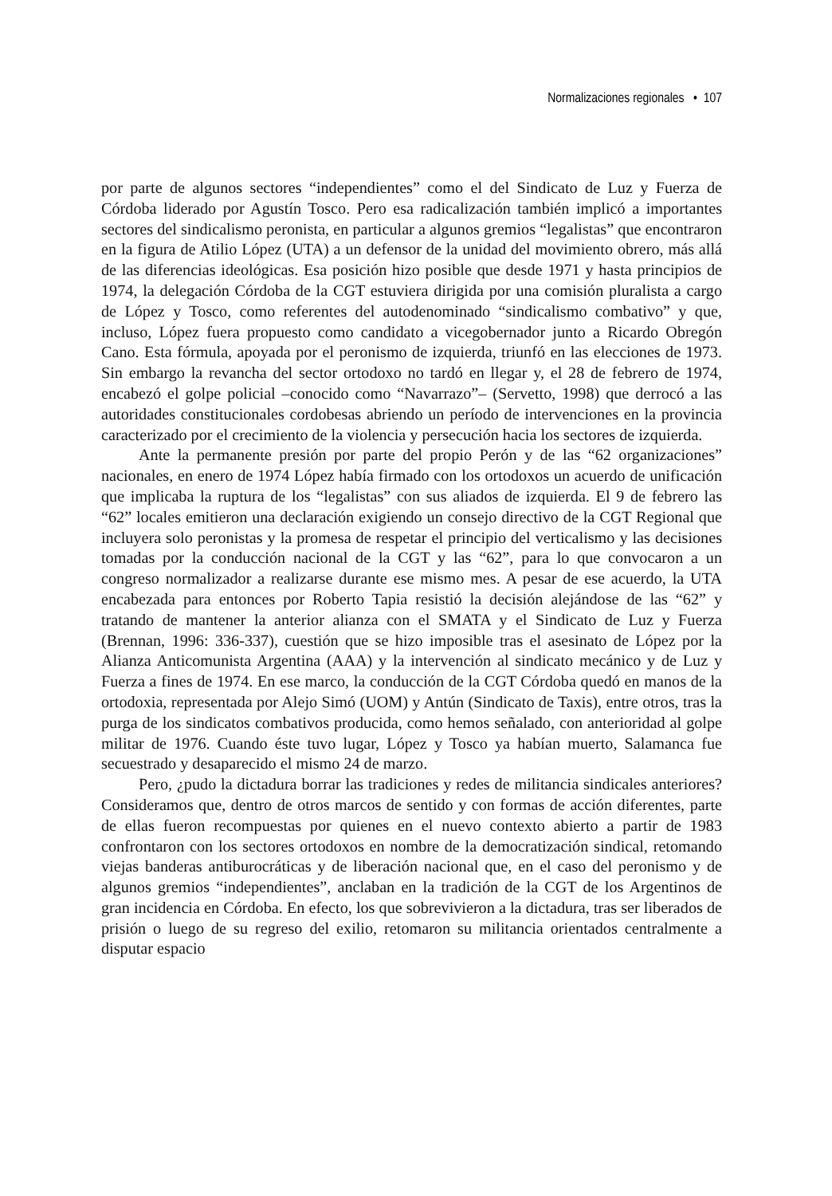Normalizaciones regionales • 107
por parte de algunos sectores “independientes” como el del Sindicato de Luz y Fuerza de Córdoba liderado por Agustín Tosco. Pero esa radicalización también implicó a importantes sectores del sindicalismo peronista, en particular a algunos gremios “legalistas” que encontraron en la figura de Atilio López (UTA) a un defensor de la unidad del movimiento obrero, más allá de las diferencias ideológicas. Esa posición hizo posible que desde 1971 y hasta principios de 1974, la delegación Córdoba de la CGT estuviera dirigida por una comisión pluralista a cargo de López y Tosco, como referentes del autodenominado “sindicalismo combativo” y que, incluso, López fuera propuesto como candidato a vicegobernador junto a Ricardo Obregón Cano. Esta fórmula, apoyada por el peronismo de izquierda, triunfó en las elecciones de 1973. Sin embargo la revancha del sector ortodoxo no tardó en llegar y, el 28 de febrero de 1974, encabezó el golpe policial –conocido como “Navarrazo”– (Servetto, 1998) que derrocó a las autoridades constitucionales cordobesas abriendo un período de intervenciones en la provincia caracterizado por el crecimiento de la violencia y persecución hacia los sectores de izquierda.
Ante la permanente presión por parte del propio Perón y de las “62 organizaciones” nacionales, en enero de 1974 López había firmado con los ortodoxos un acuerdo de unificación que implicaba la ruptura de los “legalistas” con sus aliados de izquierda. El 9 de febrero las “62” locales emitieron una declaración exigiendo un consejo directivo de la CGT Regional que incluyera solo peronistas y la promesa de respetar el principio del verticalismo y las decisiones tomadas por la conducción nacional de la CGT y las “62”, para lo que convocaron a un congreso normalizador a realizarse durante ese mismo mes. A pesar de ese acuerdo, la UTA encabezada para entonces por Roberto Tapia resistió la decisión alejándose de las “62” y tratando de mantener la anterior alianza con el SMATA y el Sindicato de Luz y Fuerza (Brennan, 1996: 336-337), cuestión que se hizo imposible tras el asesinato de López por la Alianza Anticomunista Argentina (AAA) y la intervención al sindicato mecánico y de Luz y Fuerza a fines de 1974. En ese marco, la conducción de la CGT Córdoba quedó en manos de la ortodoxia, representada por Alejo Simó (UOM) y Antún (Sindicato de Taxis), entre otros, tras la purga de los sindicatos combativos producida, como hemos señalado, con anterioridad al golpe militar de 1976. Cuando éste tuvo lugar, López y Tosco ya habían muerto, Salamanca fue secuestrado y desaparecido el mismo 24 de marzo.
Pero, ¿pudo la dictadura borrar las tradiciones y redes de militancia sindicales anteriores? Consideramos que, dentro de otros marcos de sentido y con formas de acción diferentes, parte de ellas fueron recompuestas por quienes en el nuevo contexto abierto a partir de 1983 confrontaron con los sectores ortodoxos en nombre de la democratización sindical, retomando viejas banderas antiburocráticas y de liberación nacional que, en el caso del peronismo y de algunos gremios “independientes”, anclaban en la tradición de la CGT de los Argentinos de gran incidencia en Córdoba. En efecto, los que sobrevivieron a la dictadura, tras ser liberados de prisión o luego de su regreso del exilio, retomaron su militancia orientados centralmente a disputar espacio